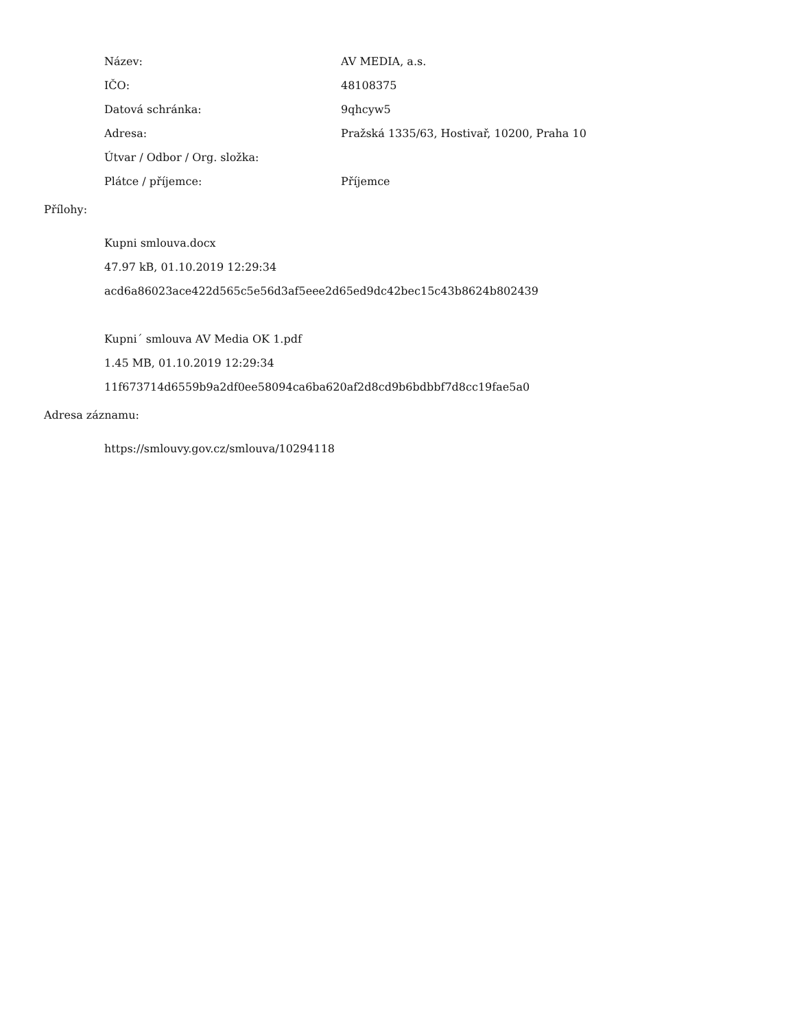| Název: | AV MEDIA, a.s. |
| IČO: | 48108375 |
| Datová schránka: | 9qhcyw5 |
| Adresa: | Pražská 1335/63, Hostivař, 10200, Praha 10 |
| Útvar / Odbor / Org. složka: | |
| Plátce / příjemce: | Příjemce |
Přílohy:
Kupni smlouva.docx
47.97 kB, 01.10.2019 12:29:34
acd6a86023ace422d565c5e56d3af5eee2d65ed9dc42bec15c43b8624b802439
Kupni´ smlouva AV Media OK 1.pdf
1.45 MB, 01.10.2019 12:29:34
11f673714d6559b9a2df0ee58094ca6ba620af2d8cd9b6bdbbf7d8cc19fae5a0
Adresa záznamu:
https://smlouvy.gov.cz/smlouva/10294118